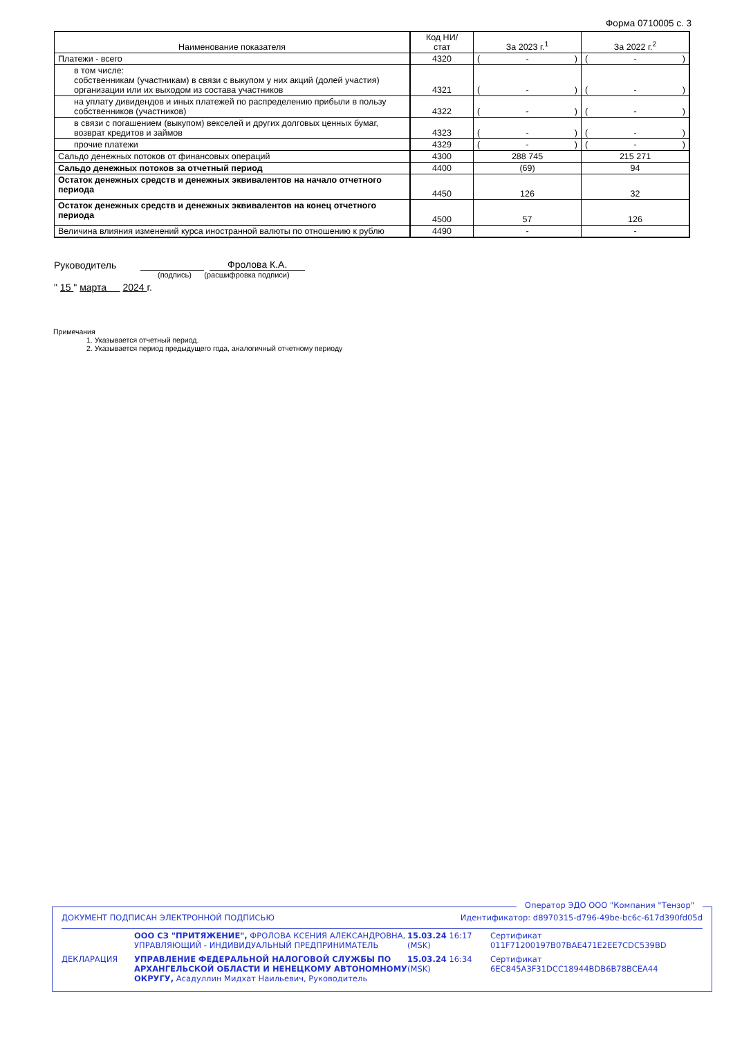Форма 0710005 с. 3
| Наименование показателя | Код НИ/ стат | За 2023 г.<sup>1</sup> | За 2022 г.<sup>2</sup> |
| --- | --- | --- | --- |
| Платежи - всего | 4320 | ( - ) | ( - ) |
| в том числе: собственникам (участникам) в связи с выкупом у них акций (долей участия) организации или их выходом из состава участников | 4321 | ( - ) | ( - ) |
| на уплату дивидендов и иных платежей по распределению прибыли в пользу собственников (участников) | 4322 | ( - ) | ( - ) |
| в связи с погашением (выкупом) векселей и других долговых ценных бумаг, возврат кредитов и займов | 4323 | ( - ) | ( - ) |
| прочие платежи | 4329 | ( - ) | ( - ) |
| Сальдо денежных потоков от финансовых операций | 4300 | 288 745 | 215 271 |
| Сальдо денежных потоков за отчетный период | 4400 | (69) | 94 |
| Остаток денежных средств и денежных эквивалентов на начало отчетного периода | 4450 | 126 | 32 |
| Остаток денежных средств и денежных эквивалентов на конец отчетного периода | 4500 | 57 | 126 |
| Величина влияния изменений курса иностранной валюты по отношению к рублю | 4490 | - | - |
Руководитель Фролова К.А.
(подпись) (расшифровка подписи)
" 15 " марта 2024 г.
Примечания
1. Указывается отчетный период.
2. Указывается период предыдущего года, аналогичный отчетному периоду
Оператор ЭДО ООО "Компания "Тензор"
ДОКУМЕНТ ПОДПИСАН ЭЛЕКТРОННОЙ ПОДПИСЬЮ Идентификатор: d8970315-d796-49be-bc6c-617d390fd05d
| | ООО СЗ "ПРИТЯЖЕНИЕ", ФРОЛОВА КСЕНИЯ АЛЕКСАНДРОВНА, УПРАВЛЯЮЩИЙ - ИНДИВИДУАЛЬНЫЙ ПРЕДПРИНИМАТЕЛЬ | 15.03.24 16:17 (MSK) | Сертификат 011F71200197B07BAE471E2EE7CDC539BD |
| ДЕКЛАРАЦИЯ | УПРАВЛЕНИЕ ФЕДЕРАЛЬНОЙ НАЛОГОВОЙ СЛУЖБЫ ПО АРХАНГЕЛЬСКОЙ ОБЛАСТИ И НЕНЕЦКОМУ АВТОНОМНОМУ ОКРУГУ, Асадуллин Мидхат Наильевич, Руководитель | 15.03.24 16:34 (MSK) | Сертификат 6EC845A3F31DCC18944BDB6B78BCEA44 |